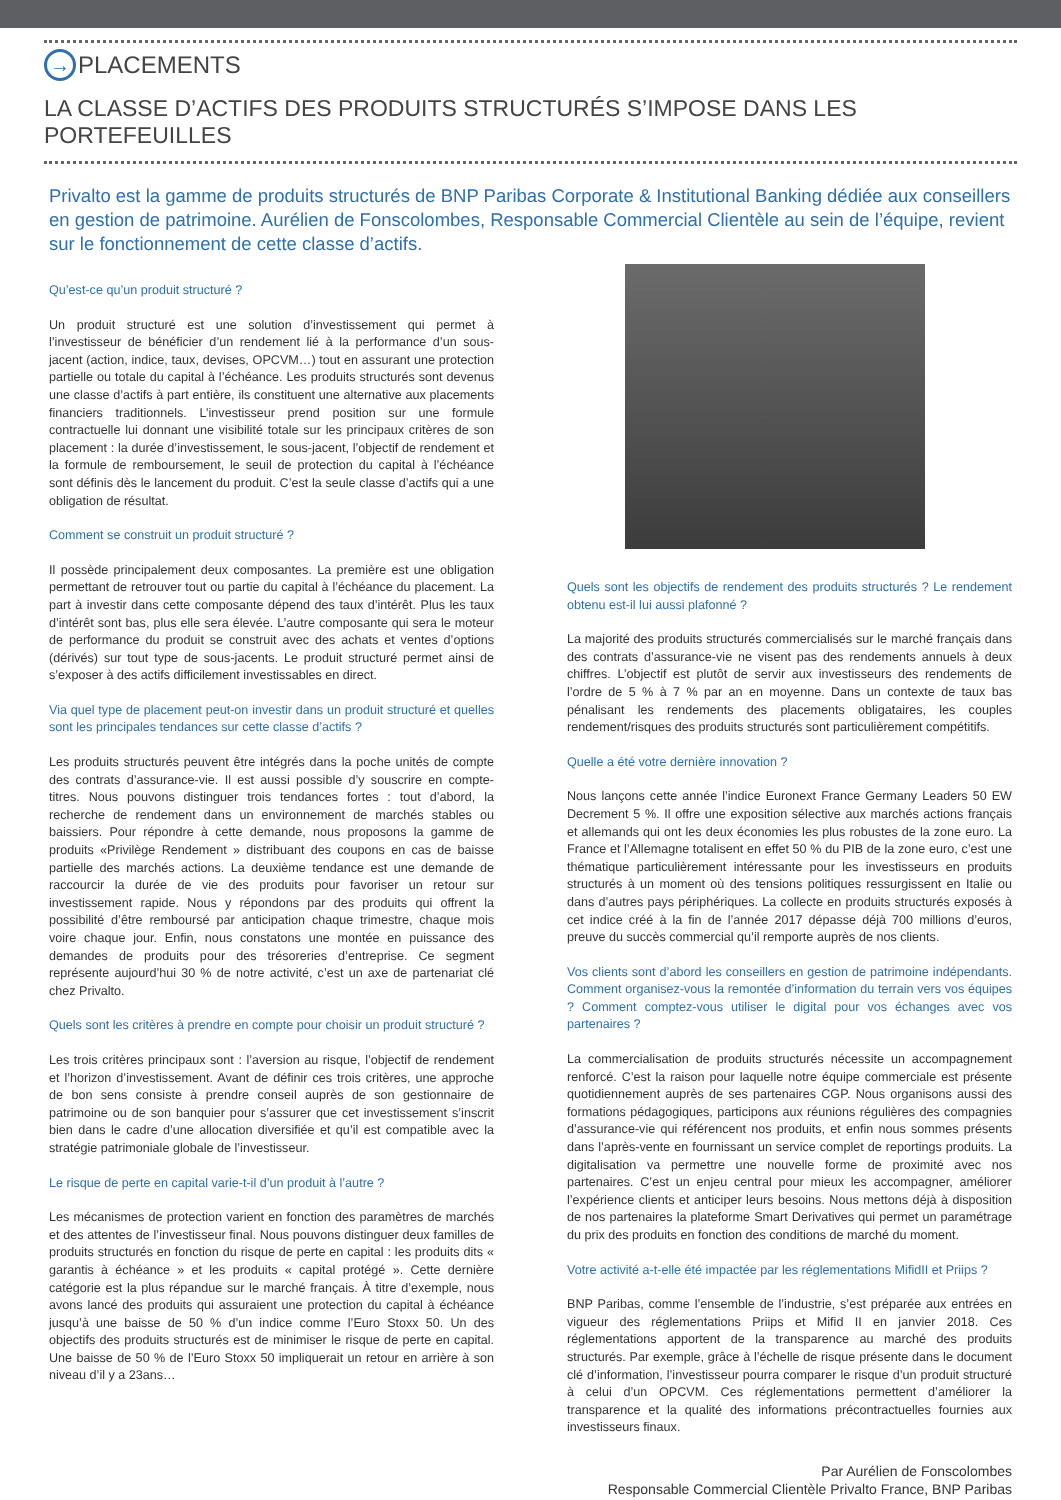→ PLACEMENTS
LA CLASSE D’ACTIFS DES PRODUITS STRUCTURÉS S’IMPOSE DANS LES PORTEFEUILLES
Privalto est la gamme de produits structurés de BNP Paribas Corporate & Institutional Banking dédiée aux conseillers en gestion de patrimoine. Aurélien de Fonscolombes, Responsable Commercial Clientèle au sein de l’équipe, revient sur le fonctionnement de cette classe d’actifs.
Qu’est-ce qu’un produit structuré ?
Un produit structuré est une solution d’investissement qui permet à l’investisseur de bénéficier d’un rendement lié à la performance d’un sous-jacent (action, indice, taux, devises, OPCVM…) tout en assurant une protection partielle ou totale du capital à l’échéance. Les produits structurés sont devenus une classe d’actifs à part entière, ils constituent une alternative aux placements financiers traditionnels. L’investisseur prend position sur une formule contractuelle lui donnant une visibilité totale sur les principaux critères de son placement : la durée d’investissement, le sous-jacent, l’objectif de rendement et la formule de remboursement, le seuil de protection du capital à l’échéance sont définis dès le lancement du produit. C’est la seule classe d’actifs qui a une obligation de résultat.
Comment se construit un produit structuré ?
Il possède principalement deux composantes. La première est une obligation permettant de retrouver tout ou partie du capital à l’échéance du placement. La part à investir dans cette composante dépend des taux d’intérêt. Plus les taux d’intérêt sont bas, plus elle sera élevée. L’autre composante qui sera le moteur de performance du produit se construit avec des achats et ventes d’options (dérivés) sur tout type de sous-jacents. Le produit structuré permet ainsi de s’exposer à des actifs difficilement investissables en direct.
Via quel type de placement peut-on investir dans un produit structuré et quelles sont les principales tendances sur cette classe d’actifs ?
Les produits structurés peuvent être intégrés dans la poche unités de compte des contrats d’assurance-vie. Il est aussi possible d’y souscrire en compte-titres. Nous pouvons distinguer trois tendances fortes : tout d’abord, la recherche de rendement dans un environnement de marchés stables ou baissiers. Pour répondre à cette demande, nous proposons la gamme de produits «Privilège Rendement » distribuant des coupons en cas de baisse partielle des marchés actions. La deuxième tendance est une demande de raccourcir la durée de vie des produits pour favoriser un retour sur investissement rapide. Nous y répondons par des produits qui offrent la possibilité d’être remboursé par anticipation chaque trimestre, chaque mois voire chaque jour. Enfin, nous constatons une montée en puissance des demandes de produits pour des trésoreries d’entreprise. Ce segment représente aujourd’hui 30 % de notre activité, c’est un axe de partenariat clé chez Privalto.
Quels sont les critères à prendre en compte pour choisir un produit structuré ?
Les trois critères principaux sont : l’aversion au risque, l’objectif de rendement et l’horizon d’investissement. Avant de définir ces trois critères, une approche de bon sens consiste à prendre conseil auprès de son gestionnaire de patrimoine ou de son banquier pour s’assurer que cet investissement s’inscrit bien dans le cadre d’une allocation diversifiée et qu’il est compatible avec la stratégie patrimoniale globale de l’investisseur.
Le risque de perte en capital varie-t-il d’un produit à l’autre ?
Les mécanismes de protection varient en fonction des paramètres de marchés et des attentes de l’investisseur final. Nous pouvons distinguer deux familles de produits structurés en fonction du risque de perte en capital : les produits dits « garantis à échéance » et les produits « capital protégé ». Cette dernière catégorie est la plus répandue sur le marché français. À titre d’exemple, nous avons lancé des produits qui assuraient une protection du capital à échéance jusqu’à une baisse de 50 % d’un indice comme l’Euro Stoxx 50. Un des objectifs des produits structurés est de minimiser le risque de perte en capital. Une baisse de 50 % de l’Euro Stoxx 50 impliquerait un retour en arrière à son niveau d’il y a 23ans…
Quels sont les objectifs de rendement des produits structurés ? Le rendement obtenu est-il lui aussi plafonné ?
La majorité des produits structurés commercialisés sur le marché français dans des contrats d’assurance-vie ne visent pas des rendements annuels à deux chiffres. L’objectif est plutôt de servir aux investisseurs des rendements de l’ordre de 5 % à 7 % par an en moyenne. Dans un contexte de taux bas pénalisant les rendements des placements obligataires, les couples rendement/risques des produits structurés sont particulièrement compétitifs.
Quelle a été votre dernière innovation ?
Nous lançons cette année l’indice Euronext France Germany Leaders 50 EW Decrement 5 %. Il offre une exposition sélective aux marchés actions français et allemands qui ont les deux économies les plus robustes de la zone euro. La France et l’Allemagne totalisent en effet 50 % du PIB de la zone euro, c’est une thématique particulièrement intéressante pour les investisseurs en produits structurés à un moment où des tensions politiques ressurgissent en Italie ou dans d’autres pays périphériques. La collecte en produits structurés exposés à cet indice créé à la fin de l’année 2017 dépasse déjà 700 millions d’euros, preuve du succès commercial qu’il remporte auprès de nos clients.
Vos clients sont d’abord les conseillers en gestion de patrimoine indépendants. Comment organisez-vous la remontée d’information du terrain vers vos équipes ? Comment comptez-vous utiliser le digital pour vos échanges avec vos partenaires ?
La commercialisation de produits structurés nécessite un accompagnement renforcé. C’est la raison pour laquelle notre équipe commerciale est présente quotidiennement auprès de ses partenaires CGP. Nous organisons aussi des formations pédagogiques, participons aux réunions régulières des compagnies d’assurance-vie qui référencent nos produits, et enfin nous sommes présents dans l’après-vente en fournissant un service complet de reportings produits. La digitalisation va permettre une nouvelle forme de proximité avec nos partenaires. C’est un enjeu central pour mieux les accompagner, améliorer l’expérience clients et anticiper leurs besoins. Nous mettons déjà à disposition de nos partenaires la plateforme Smart Derivatives qui permet un paramétrage du prix des produits en fonction des conditions de marché du moment.
Votre activité a-t-elle été impactée par les réglementations MifidII et Priips ?
BNP Paribas, comme l’ensemble de l’industrie, s’est préparée aux entrées en vigueur des réglementations Priips et Mifid II en janvier 2018. Ces réglementations apportent de la transparence au marché des produits structurés. Par exemple, grâce à l’échelle de risque présente dans le document clé d’information, l’investisseur pourra comparer le risque d’un produit structuré à celui d’un OPCVM. Ces réglementations permettent d’améliorer la transparence et la qualité des informations précontractuelles fournies aux investisseurs finaux.
Par Aurélien de Fonscolombes
Responsable Commercial Clientèle Privalto France, BNP Paribas